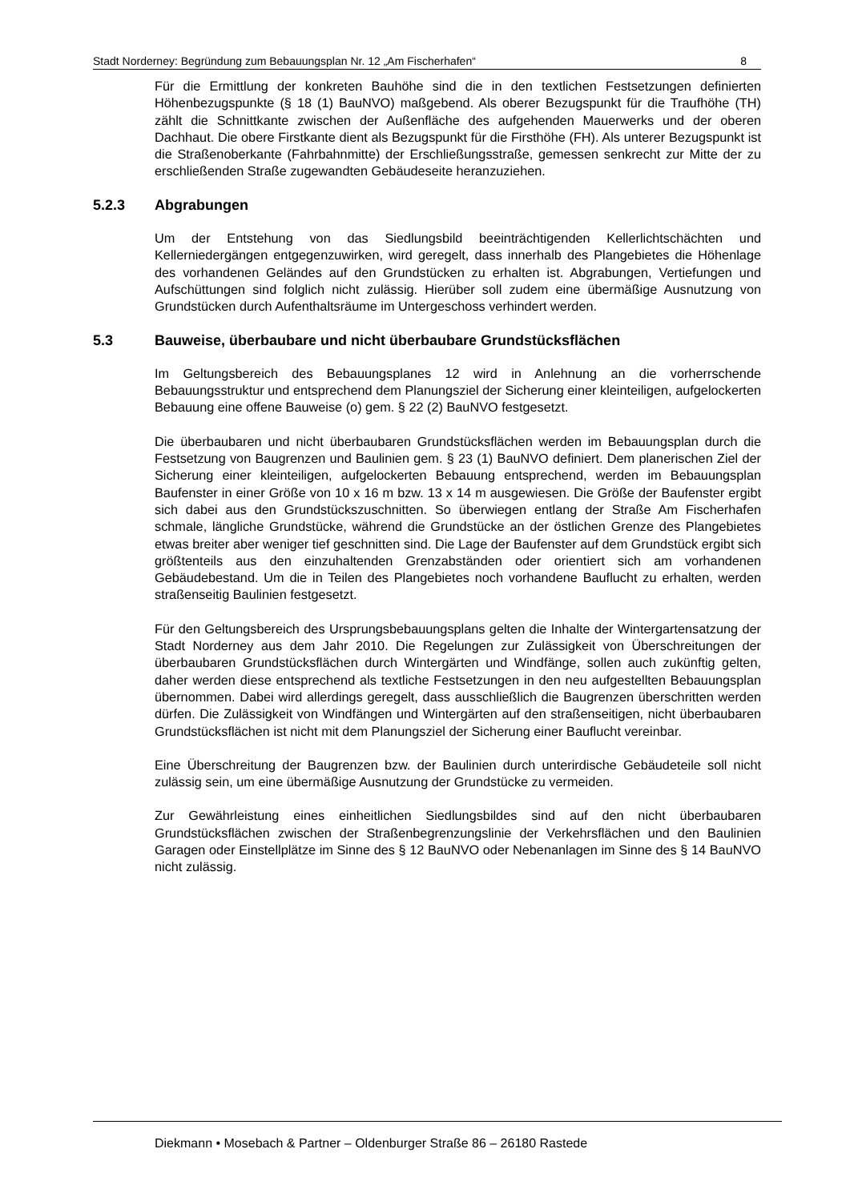Stadt Norderney: Begründung zum Bebauungsplan Nr. 12 „Am Fischerhafen“8
Für die Ermittlung der konkreten Bauhöhe sind die in den textlichen Festsetzungen definierten Höhenbezugspunkte (§ 18 (1) BauNVO) maßgebend. Als oberer Bezugspunkt für die Traufhöhe (TH) zählt die Schnittkante zwischen der Außenfläche des aufgehenden Mauerwerks und der oberen Dachhaut. Die obere Firstkante dient als Bezugspunkt für die Firsthöhe (FH). Als unterer Bezugspunkt ist die Straßenoberkante (Fahrbahnmitte) der Erschließungsstraße, gemessen senkrecht zur Mitte der zu erschließenden Straße zugewandten Gebäudeseite heranzuziehen.
5.2.3 Abgrabungen
Um der Entstehung von das Siedlungsbild beeinträchtigenden Kellerlichtschächten und Kellerniedergängen entgegenzuwirken, wird geregelt, dass innerhalb des Plangebietes die Höhenlage des vorhandenen Geländes auf den Grundstücken zu erhalten ist. Abgrabungen, Vertiefungen und Aufschüttungen sind folglich nicht zulässig. Hierüber soll zudem eine übermäßige Ausnutzung von Grundstücken durch Aufenthaltsräume im Untergeschoss verhindert werden.
5.3 Bauweise, überbaubare und nicht überbaubare Grundstücksflächen
Im Geltungsbereich des Bebauungsplanes 12 wird in Anlehnung an die vorherrschende Bebauungsstruktur und entsprechend dem Planungsziel der Sicherung einer kleinteiligen, aufgelockerten Bebauung eine offene Bauweise (o) gem. § 22 (2) BauNVO festgesetzt.
Die überbaubaren und nicht überbaubaren Grundstücksflächen werden im Bebauungsplan durch die Festsetzung von Baugrenzen und Baulinien gem. § 23 (1) BauNVO definiert. Dem planerischen Ziel der Sicherung einer kleinteiligen, aufgelockerten Bebauung entsprechend, werden im Bebauungsplan Baufenster in einer Größe von 10 x 16 m bzw. 13 x 14 m ausgewiesen. Die Größe der Baufenster ergibt sich dabei aus den Grundstückszuschnitten. So überwiegen entlang der Straße Am Fischerhafen schmale, längliche Grundstücke, während die Grundstücke an der östlichen Grenze des Plangebietes etwas breiter aber weniger tief geschnitten sind. Die Lage der Baufenster auf dem Grundstück ergibt sich größtenteils aus den einzuhaltenden Grenzabständen oder orientiert sich am vorhandenen Gebäudebestand. Um die in Teilen des Plangebietes noch vorhandene Bauflucht zu erhalten, werden straßenseitig Baulinien festgesetzt.
Für den Geltungsbereich des Ursprungsbebauungsplans gelten die Inhalte der Wintergartensatzung der Stadt Norderney aus dem Jahr 2010. Die Regelungen zur Zulässigkeit von Überschreitungen der überbaubaren Grundstücksflächen durch Wintergärten und Windfänge, sollen auch zukünftig gelten, daher werden diese entsprechend als textliche Festsetzungen in den neu aufgestellten Bebauungsplan übernommen. Dabei wird allerdings geregelt, dass ausschließlich die Baugrenzen überschritten werden dürfen. Die Zulässigkeit von Windfängen und Wintergärten auf den straßenseitigen, nicht überbaubaren Grundstücksflächen ist nicht mit dem Planungsziel der Sicherung einer Bauflucht vereinbar.
Eine Überschreitung der Baugrenzen bzw. der Baulinien durch unterirdische Gebäudeteile soll nicht zulässig sein, um eine übermäßige Ausnutzung der Grundstücke zu vermeiden.
Zur Gewährleistung eines einheitlichen Siedlungsbildes sind auf den nicht überbaubaren Grundstücksflächen zwischen der Straßenbegrenzungslinie der Verkehrsflächen und den Baulinien Garagen oder Einstellplätze im Sinne des § 12 BauNVO oder Nebenanlagen im Sinne des § 14 BauNVO nicht zulässig.
Diekmann • Mosebach & Partner – Oldenburger Straße 86 – 26180 Rastede